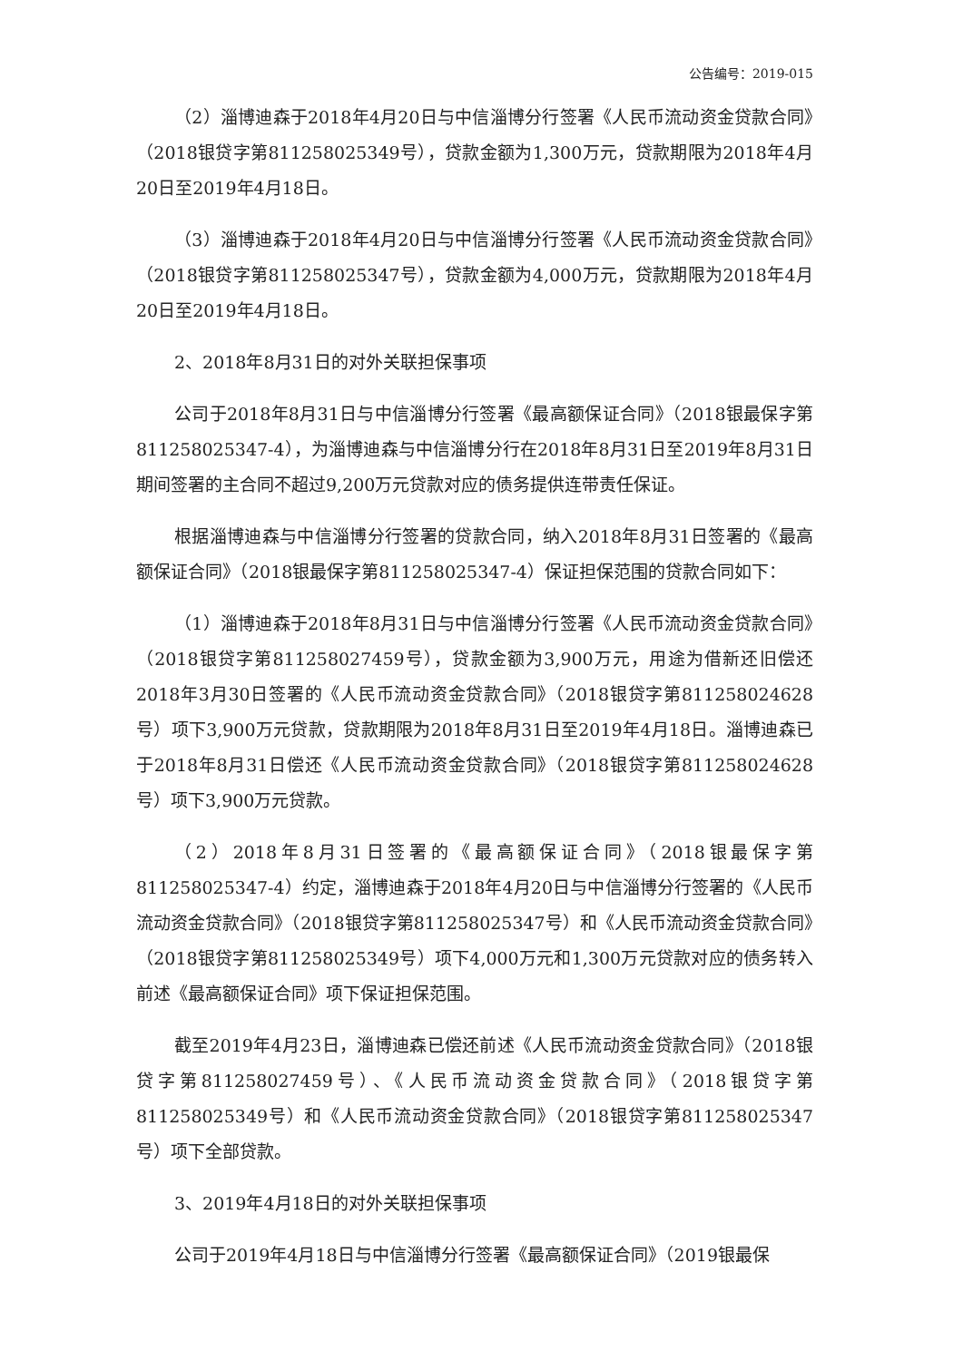公告编号：2019-015
（2）淄博迪森于2018年4月20日与中信淄博分行签署《人民币流动资金贷款合同》（2018银贷字第811258025349号），贷款金额为1,300万元，贷款期限为2018年4月20日至2019年4月18日。
（3）淄博迪森于2018年4月20日与中信淄博分行签署《人民币流动资金贷款合同》（2018银贷字第811258025347号），贷款金额为4,000万元，贷款期限为2018年4月20日至2019年4月18日。
2、2018年8月31日的对外关联担保事项
公司于2018年8月31日与中信淄博分行签署《最高额保证合同》（2018银最保字第811258025347-4），为淄博迪森与中信淄博分行在2018年8月31日至2019年8月31日期间签署的主合同不超过9,200万元贷款对应的债务提供连带责任保证。
根据淄博迪森与中信淄博分行签署的贷款合同，纳入2018年8月31日签署的《最高额保证合同》（2018银最保字第811258025347-4）保证担保范围的贷款合同如下：
（1）淄博迪森于2018年8月31日与中信淄博分行签署《人民币流动资金贷款合同》（2018银贷字第811258027459号），贷款金额为3,900万元，用途为借新还旧偿还2018年3月30日签署的《人民币流动资金贷款合同》（2018银贷字第811258024628号）项下3,900万元贷款，贷款期限为2018年8月31日至2019年4月18日。淄博迪森已于2018年8月31日偿还《人民币流动资金贷款合同》（2018银贷字第811258024628号）项下3,900万元贷款。
（2）2018年8月31日签署的《最高额保证合同》（2018银最保字第811258025347-4）约定，淄博迪森于2018年4月20日与中信淄博分行签署的《人民币流动资金贷款合同》（2018银贷字第811258025347号）和《人民币流动资金贷款合同》（2018银贷字第811258025349号）项下4,000万元和1,300万元贷款对应的债务转入前述《最高额保证合同》项下保证担保范围。
截至2019年4月23日，淄博迪森已偿还前述《人民币流动资金贷款合同》（2018银贷字第811258027459号）、《人民币流动资金贷款合同》（2018银贷字第811258025349号）和《人民币流动资金贷款合同》（2018银贷字第811258025347号）项下全部贷款。
3、2019年4月18日的对外关联担保事项
公司于2019年4月18日与中信淄博分行签署《最高额保证合同》（2019银最保